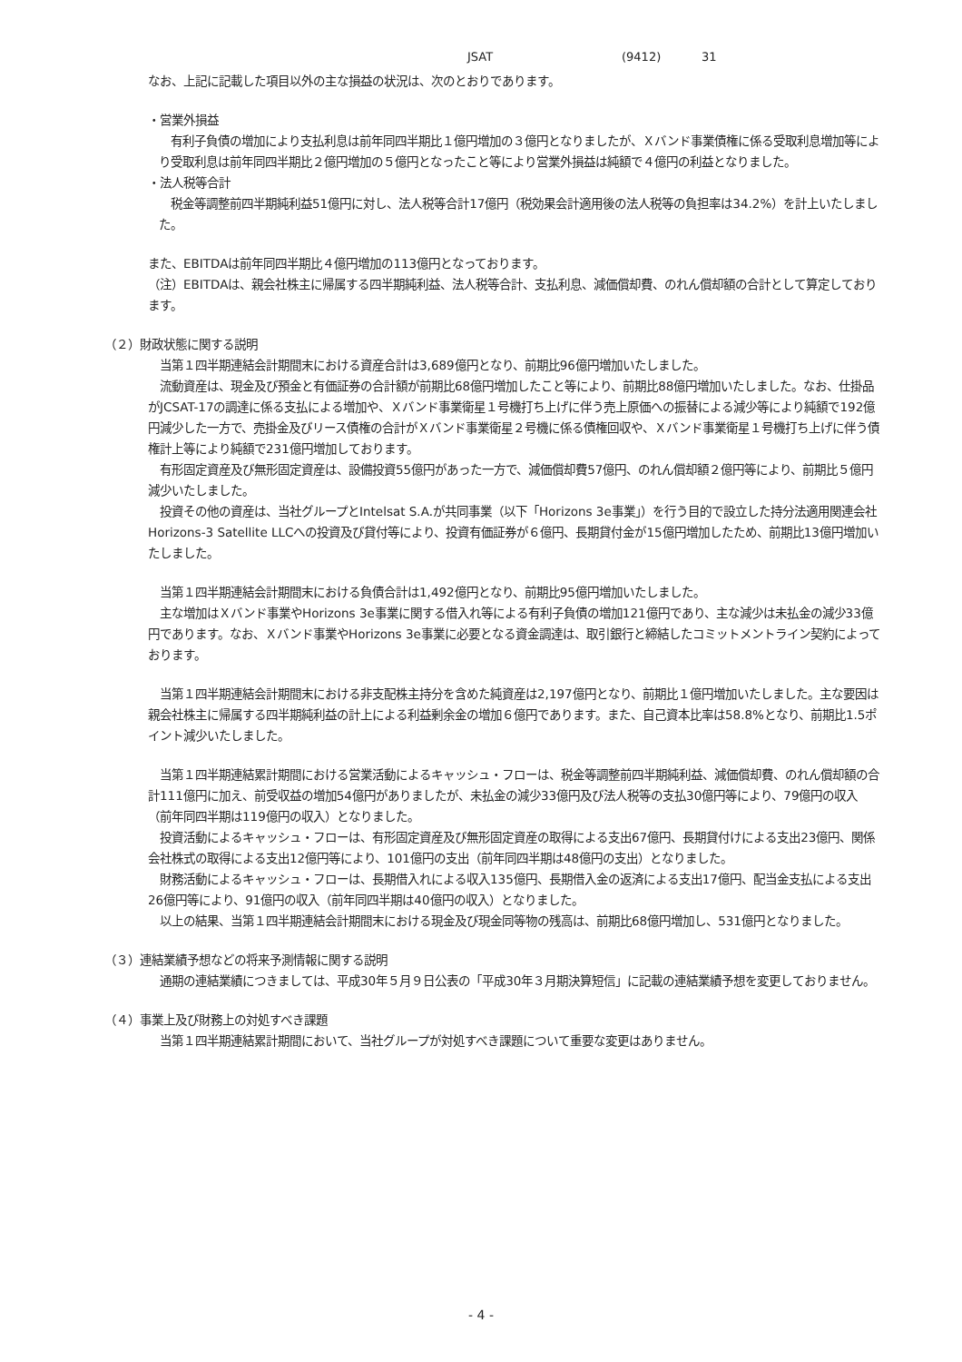JSAT (9412) 31
なお、上記に記載した項目以外の主な損益の状況は、次のとおりであります。
・営業外損益
　有利子負債の増加により支払利息は前年同四半期比１億円増加の３億円となりましたが、Ｘバンド事業債権に係る受取利息増加等により受取利息は前年同四半期比２億円増加の５億円となったこと等により営業外損益は純額で４億円の利益となりました。
・法人税等合計
　税金等調整前四半期純利益51億円に対し、法人税等合計17億円（税効果会計適用後の法人税等の負担率は34.2%）を計上いたしました。
また、EBITDAは前年同四半期比４億円増加の113億円となっております。
（注）EBITDAは、親会社株主に帰属する四半期純利益、法人税等合計、支払利息、減価償却費、のれん償却額の合計として算定しております。
（２）財政状態に関する説明
　当第１四半期連結会計期間末における資産合計は3,689億円となり、前期比96億円増加いたしました。
　流動資産は、現金及び預金と有価証券の合計額が前期比68億円増加したこと等により、前期比88億円増加いたしました。なお、仕掛品がJCSAT-17の調達に係る支払による増加や、Ｘバンド事業衛星１号機打ち上げに伴う売上原価への振替による減少等により純額で192億円減少した一方で、売掛金及びリース債権の合計がＸバンド事業衛星２号機に係る債権回収や、Ｘバンド事業衛星１号機打ち上げに伴う債権計上等により純額で231億円増加しております。
　有形固定資産及び無形固定資産は、設備投資55億円があった一方で、減価償却費57億円、のれん償却額２億円等により、前期比５億円減少いたしました。
　投資その他の資産は、当社グループとIntelsat S.A.が共同事業（以下「Horizons 3e事業」）を行う目的で設立した持分法適用関連会社Horizons-3 Satellite LLCへの投資及び貸付等により、投資有価証券が６億円、長期貸付金が15億円増加したため、前期比13億円増加いたしました。
　当第１四半期連結会計期間末における負債合計は1,492億円となり、前期比95億円増加いたしました。
　主な増加はＸバンド事業やHorizons 3e事業に関する借入れ等による有利子負債の増加121億円であり、主な減少は未払金の減少33億円であります。なお、Ｘバンド事業やHorizons 3e事業に必要となる資金調達は、取引銀行と締結したコミットメントライン契約によっております。
　当第１四半期連結会計期間末における非支配株主持分を含めた純資産は2,197億円となり、前期比１億円増加いたしました。主な要因は親会社株主に帰属する四半期純利益の計上による利益剰余金の増加６億円であります。また、自己資本比率は58.8%となり、前期比1.5ポイント減少いたしました。
　当第１四半期連結累計期間における営業活動によるキャッシュ・フローは、税金等調整前四半期純利益、減価償却費、のれん償却額の合計111億円に加え、前受収益の増加54億円がありましたが、未払金の減少33億円及び法人税等の支払30億円等により、79億円の収入（前年同四半期は119億円の収入）となりました。
　投資活動によるキャッシュ・フローは、有形固定資産及び無形固定資産の取得による支出67億円、長期貸付けによる支出23億円、関係会社株式の取得による支出12億円等により、101億円の支出（前年同四半期は48億円の支出）となりました。
　財務活動によるキャッシュ・フローは、長期借入れによる収入135億円、長期借入金の返済による支出17億円、配当金支払による支出26億円等により、91億円の収入（前年同四半期は40億円の収入）となりました。
　以上の結果、当第１四半期連結会計期間末における現金及び現金同等物の残高は、前期比68億円増加し、531億円となりました。
（３）連結業績予想などの将来予測情報に関する説明
　通期の連結業績につきましては、平成30年５月９日公表の「平成30年３月期決算短信」に記載の連結業績予想を変更しておりません。
（４）事業上及び財務上の対処すべき課題
　当第１四半期連結累計期間において、当社グループが対処すべき課題について重要な変更はありません。
- 4 -